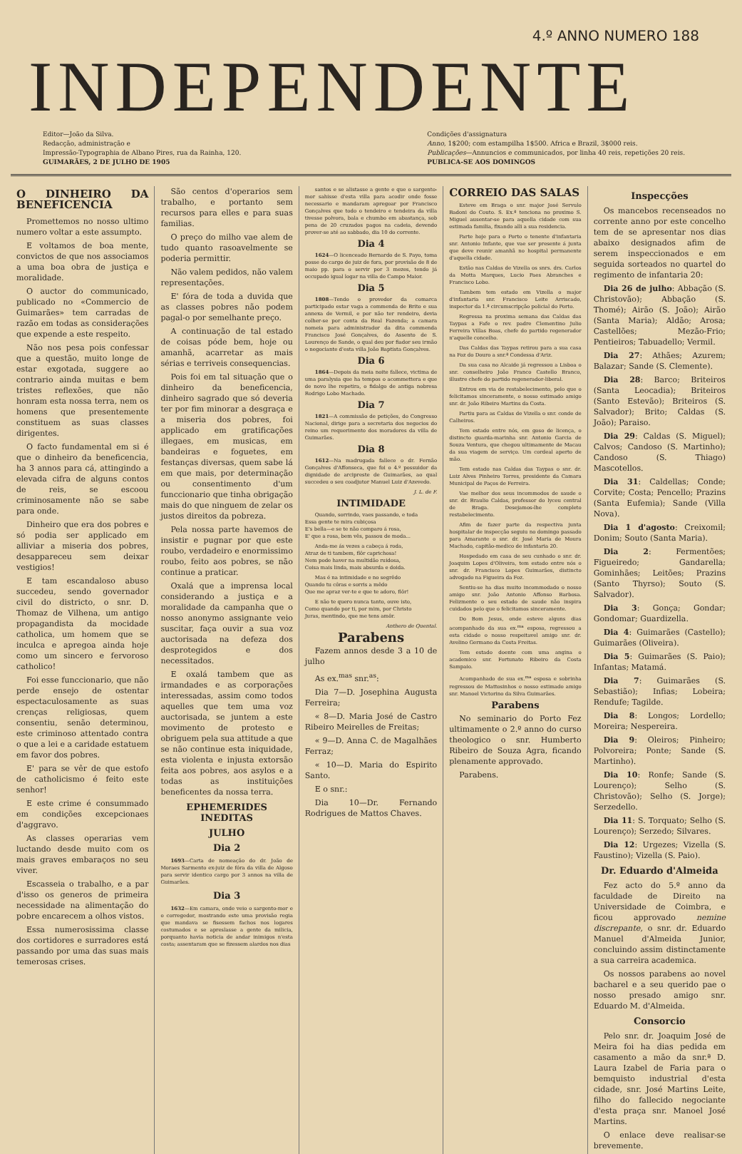4.º ANNO NUMERO 188
INDEPENDENTE
Editor—João da Silva.
Redacção, administração e
Impressão-Typographia de Albano Pires, rua da Rainha, 120.
GUIMARÃES, 2 DE JULHO DE 1905
Condições d'assignatura
Anno, 1$200; com estampilha 1$500. Africa e Brazil, 3$000 reis.
Publicações—Annuncios e communicados, por linha 40 reis, repetições 20 reis.
PUBLICA-SE AOS DOMINGOS
O DINHEIRO DA BENEFICENCIA
Promettemos no nosso ultimo numero voltar a este assumpto.
E voltamos de boa mente, convictos de que nos associamos a uma boa obra de justiça e moralidade.
O auctor do communicado, publicado no «Commercio de Guimarães» tem carradas de razão em todas as considerações que expende a este respeito.
Não nos pesa pois confessar que a questão, muito longe de estar exgotada, suggere ao contrario ainda muitas e bem tristes reflexões, que não honram esta nossa terra, nem os homens que presentemente constituem as suas classes dirigentes.
O facto fundamental em si é que o dinheiro da beneficencia, ha 3 annos para cá, attingindo a elevada cifra de alguns contos de reis, se escoou criminosamente não se sabe para onde.
Dinheiro que era dos pobres e só podia ser applicado em alliviar a miseria dos pobres, desappareceu sem deixar vestigios!
E tam escandaloso abuso succedeu, sendo governador civil do districto, o snr. D. Thomaz de Vilhena, um antigo propagandista da mocidade catholica, um homem que se inculca e apregoa ainda hoje como um sincero e fervoroso catholico!
Foi esse funccionario, que não perde ensejo de ostentar espectaculosamente as suas crenças religiosas, quem consentiu, senão determinou, este criminoso attentado contra o que a lei e a caridade estatuem em favor dos pobres.
E' para se vêr de que estofo de catholicismo é feito este senhor!
E este crime é consummado em condições excepcionaes d'aggravo.
As classes operarias vem luctando desde muito com os mais graves embaraços no seu viver.
Escasseia o trabalho, e a par d'isso os generos de primeira necessidade na alimentação do pobre encarecem a olhos vistos.
Essa numerosissima classe dos cortidores e surradores está passando por uma das suas mais temerosas crises.
São centos d'operarios sem trabalho, e portanto sem recursos para elles e para suas familias.
O preço do milho vae alem de tudo quanto rasoavelmente se poderia permittir.
Não valem pedidos, não valem representações.
E' fóra de toda a duvida que as classes pobres não podem pagal-o por semelhante preço.
A continuação de tal estado de coisas póde bem, hoje ou amanhã, acarretar as mais sérias e terriveis consequencias.
Pois foi em tal situação que o dinheiro da beneficencia, dinheiro sagrado que só deveria ter por fim minorar a desgraça e a miseria dos pobres, foi applicado em gratificações illegaes, em musicas, em bandeiras e foguetes, em festanças diversas, quem sabe lá em que mais, por determinação ou consentimento d'um funccionario que tinha obrigação mais do que ninguem de zelar os justos direitos da pobreza.
Pela nossa parte havemos de insistir e pugnar por que este roubo, verdadeiro e enormissimo roubo, feito aos pobres, se não continue a praticar.
Oxalá que a imprensa local considerando a justiça e a moralidade da campanha que o nosso anonymo assignante veio suscitar, faça ouvir a sua voz auctorisada na defeza dos desprotegidos e dos necessitados.
E oxalá tambem que as irmandades e as corporações interessadas, assim como todos aquelles que tem uma voz auctorisada, se juntem a este movimento de protesto e obriguem pela sua attitude a que se não continue esta iniquidade, esta violenta e injusta extorsão feita aos pobres, aos asylos e a todas as instituições beneficentes da nossa terra.
EPHEMERIDES INEDITAS
JULHO
Dia 2
1693—Carta de nomeação do dr. João de Moraes Sarmento ex-juiz de fóra da villa de Algoso para servir identico cargo por 3 annos na villa de Guimarães.
Dia 3
1632—Em camara, onde veio o sargento-mor e o corregedor, mostrando este uma provisão regia que mandava se fisessem fachos nos logares costumados e se apreslasse a gente da milicia, porquanto havia noticia de andar inimigos n'esta costa; assentaram que se fizessem alardos nos dias
santos e se alistasse a gente e que o sargento-mor sahisse d'esta villa para acodir onde fosse necessario e mandaram apregoar por Francisco Gonçalves que todo o tendeiro e tendeira da villa tivesse polvora, bala e chumbo em abastança, sob pena de 20 cruzados pagos na cadeia, devendo prover-se até ao sabbado, dia 10 do corrente.
Dia 4
1624—O licenceado Bernardo de S. Payo, toma posse do cargo de juiz de fora, por provisão de 8 de maio pp. para o servir por 3 mezes, tendo já occupado igual logar na villa de Campo Maior.
Dia 5
1808—Tendo o provedor da comarca participado estar vaga a commenda de Brito e sua annexa de Vermil, e por não ter rendeiro, devia colher-se por conta da Real Fazenda; a camara nomeia para administrador da dita commenda Francisco José Gonçalves, do Assento de S. Lourenço de Sande, o qual deu por fiador seu irmão o negociante d'esta villa João Baptista Gonçalves.
Dia 6
1864—Depois da meia noite fallece, victima de uma paralysia que ha tempos o acommettera e que de novo lhe repetira, o fidalgo de antiga nobresa Rodrigo Lobo Machado.
Dia 7
1821—A commissão de petições, do Congresso Nacional, dirige para a secretaria dos negocios do reino um requerimento dos moradores da villa de Guimarães.
Dia 8
1612—Na madrugada fallece o dr. Fernão Gonçalves d'Affonseca, que foi o 4.º possuidor da dignidade de arcipreste de Guimarães, ao qual succedeu o seu coadjutor Manuel Luiz d'Azevedo.
J. L. de F.
INTIMIDADE
Quando, sorrindo, vaes passando, e toda
Essa gente te mira cubiçosa
E's bella—e se te não comparo á rosa,
E' que a rosa, bem vês, passou de moda...
Anda-me ás vezes a cabeça á roda,
Atraz de ti tambem, flôr caprichosa!
Nem pode haver na multidão ruidosa,
Coisa mais linda, mais absurda e doida.
Mas é na intimidade e no segrêdo
Quando tu côras e sorris a mêdo
Que me apraz ver-te e que te adoro, flôr!
E não te quero nunca tanto, ouve isto,
Como quando por ti, por mim, por Christo
Juras, mentindo, que me tens amôr.
Anthero de Quental.
Parabens
Fazem annos desde 3 a 10 de julho
As ex.<sup>mas</sup> snr.<sup>as</sup>:
Dia 7—D. Josephina Augusta Ferreira;
« 8—D. Maria José de Castro Ribeiro Meirelles de Freitas;
« 9—D. Anna C. de Magalhães Ferraz;
« 10—D. Maria do Espirito Santo.
E o snr.:
Dia 10—Dr. Fernando Rodrigues de Mattos Chaves.
CORREIO DAS SALAS
Esteve em Braga o snr. major José Servulo Badoni do Couto. S. Ex.ª tenciona no proximo S. Miguel ausentar-se para aquella cidade com sua estimada familia, fixando alli a sua residencia.
Parte hoje para o Porto o tenente d'infantaria snr. Antonio Infante, que vae ser presente á junta que deve reunir amanhã no hospital permanente d'aquella cidade.
Estão nas Caldas de Vizella os snrs. drs. Carlos da Motta Marques, Lucio Paes Abranches e Francisco Lobo.
Tambem tem estado em Vizella o major d'infantaria snr. Francisco Leite Arriscado, inspector da 1.ª circumscripção policial do Porto.
Regressa na proxima semana das Caldas das Taypas a Fafe o rev. padre Clementino Julio Ferreira Villas Boas, chefe do partido regenerador n'aquelle concelho.
Das Caldas das Taypas retirou para a sua casa na Foz do Douro a snr.ª Condessa d'Ariz.
Da sua casa no Alcaide já regressou a Lisboa o snr. conselheiro João Franco Castello Branco, illustre chefe do partido regenerador-liberal.
Entrou em via de restabelecimento, pelo que o felicitamos sinceramente, o nosso estimado amigo snr. dr. João Ribeiro Martins da Costa.
Partiu para as Caldas de Vizella o snr. conde de Calheiros.
Tem estado entre nós, em goso de licença, o distincto guarda-marinha snr. Antonio Garcia de Souza Ventura, que chegou ultimamente de Macau da sua viagem de serviço. Um cordeal aperto de mão.
Tem estado nas Caldas das Taypas o snr. dr. Luiz Alves Pinheiro Torres, presidente da Camara Municipal de Paços de Ferreira.
Vae melhor dos seus incommodos de saude o snr. dr. Braulio Caldas, professor do lyceu central de Braga. Desejamos-lhe completo restabelecimento.
Afim de fazer parte da respectiva junta hospitalar de inspecção seguiu no domingo passado para Amarante o snr. dr. José Maria de Moura Machado, capitão-medico de infantaria 20.
Hospedado em casa de seu cunhado o snr. dr. Joaquim Lopes d'Oliveira, tem estado entre nós o snr. dr. Francisco Lopes Guimarães, distincto advogado na Figueira da Foz.
Sentiu-se ha dias muito incommodado o nosso amigo snr. João Antonio Affonso Barbosa. Felizmente o seu estado de saude não inspira cuidados pelo que o felicitamos sinceramente.
Do Bom Jesus, onde esteve alguns dias acompanhado da sua ex.<sup>ma</sup> esposa, regressou a esta cidade o nosso respeitavel amigo snr. dr. Avelino Germano da Costa Freitas.
Tem estado doente com uma angina o academico snr. Fortunato Ribeiro da Costa Sampaio.
Acompanhado de sua ex.<sup>ma</sup> esposa e sobrinha regressou de Mattosinhos o nosso estimado amigo snr. Manoel Victorino da Silva Guimarães.
Parabens
No seminario do Porto Fez ultimamente o 2.º anno do curso theologico o snr. Humberto Ribeiro de Souza Agra, ficando plenamente approvado.
Parabens.
Inspecções
Os mancebos recenseados no corrente anno por este concelho tem de se apresentar nos dias abaixo designados afim de serem inspeccionados e em seguida sorteados no quartel do regimento de infantaria 20:
Dia 26 de julho: Abbação (S. Christovão); Abbação (S. Thomé); Airão (S. João); Airão (Santa Maria); Aldão; Arosa; Castellões; Mezão-Frio; Pentieiros; Tabuadello; Vermil.
Dia 27: Athães; Azurem; Balazar; Sande (S. Clemente).
Dia 28: Barco; Briteiros (Santa Leocadia); Briteiros (Santo Estevão); Briteiros (S. Salvador); Brito; Caldas (S. João); Paraiso.
Dia 29: Caldas (S. Miguel); Calvos; Candoso (S. Martinho); Candoso (S. Thiago) Mascotellos.
Dia 31: Caldellas; Conde; Corvite; Costa; Pencello; Prazins (Santa Eufemia); Sande (Villa Nova).
Dia 1 d'agosto: Creixomil; Donim; Souto (Santa Maria).
Dia 2: Fermentões; Figueiredo; Gandarella; Gominhães; Leitões; Prazins (Santo Thyrso); Souto (S. Salvador).
Dia 3: Gonça; Gondar; Gondomar; Guardizella.
Dia 4: Guimarães (Castello); Guimarães (Oliveira).
Dia 5: Guimarães (S. Paio); Infantas; Matamá.
Dia 7: Guimarães (S. Sebastião); Infias; Lobeira; Rendufe; Tagilde.
Dia 8: Longos; Lordello; Moreira; Nespereira.
Dia 9: Oleiros; Pinheiro; Polvoreira; Ponte; Sande (S. Martinho).
Dia 10: Ronfe; Sande (S. Lourenço); Selho (S. Christovão); Selho (S. Jorge); Serzedello.
Dia 11: S. Torquato; Selho (S. Lourenço); Serzedo; Silvares.
Dia 12: Urgezes; Vizella (S. Faustino); Vizella (S. Paio).
Dr. Eduardo d'Almeida
Fez acto do 5.º anno da faculdade de Direito na Universidade de Coimbra, e ficou approvado nemine discrepante, o snr. dr. Eduardo Manuel d'Almeida Junior, concluindo assim distinctamente a sua carreira academica.
Os nossos parabens ao novel bacharel e a seu querido pae o nosso presado amigo snr. Eduardo M. d'Almeida.
Consorcio
Pelo snr. dr. Joaquim José de Meira foi ha dias pedida em casamento a mão da snr.ª D. Laura Izabel de Faria para o bemquisto industrial d'esta cidade, snr. José Martins Leite, filho do fallecido negociante d'esta praça snr. Manoel José Martins.
O enlace deve realisar-se brevemente.